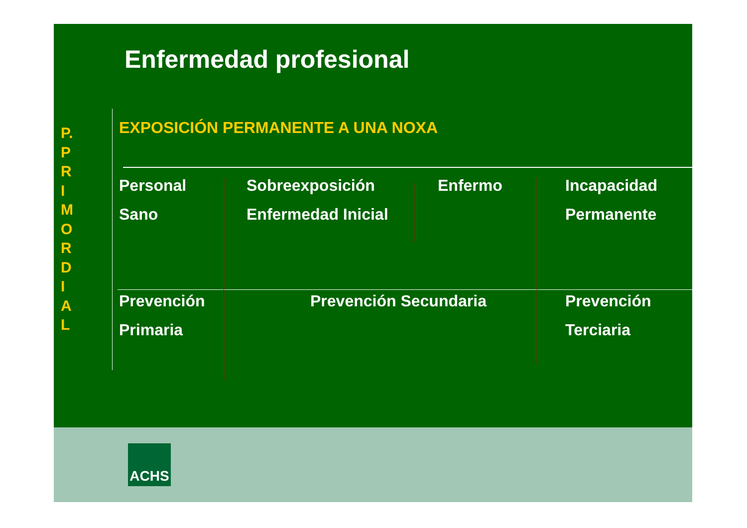Enfermedad profesional
P.
P
R
I
M
O
R
D
I
A
L
EXPOSICIÓN PERMANENTE A UNA NOXA
Personal
Sano
Sobreexposición
Enfermedad Inicial
Enfermo
Incapacidad
Permanente
Prevención
Primaria
Prevención Secundaria
Prevención
Terciaria
ACHS